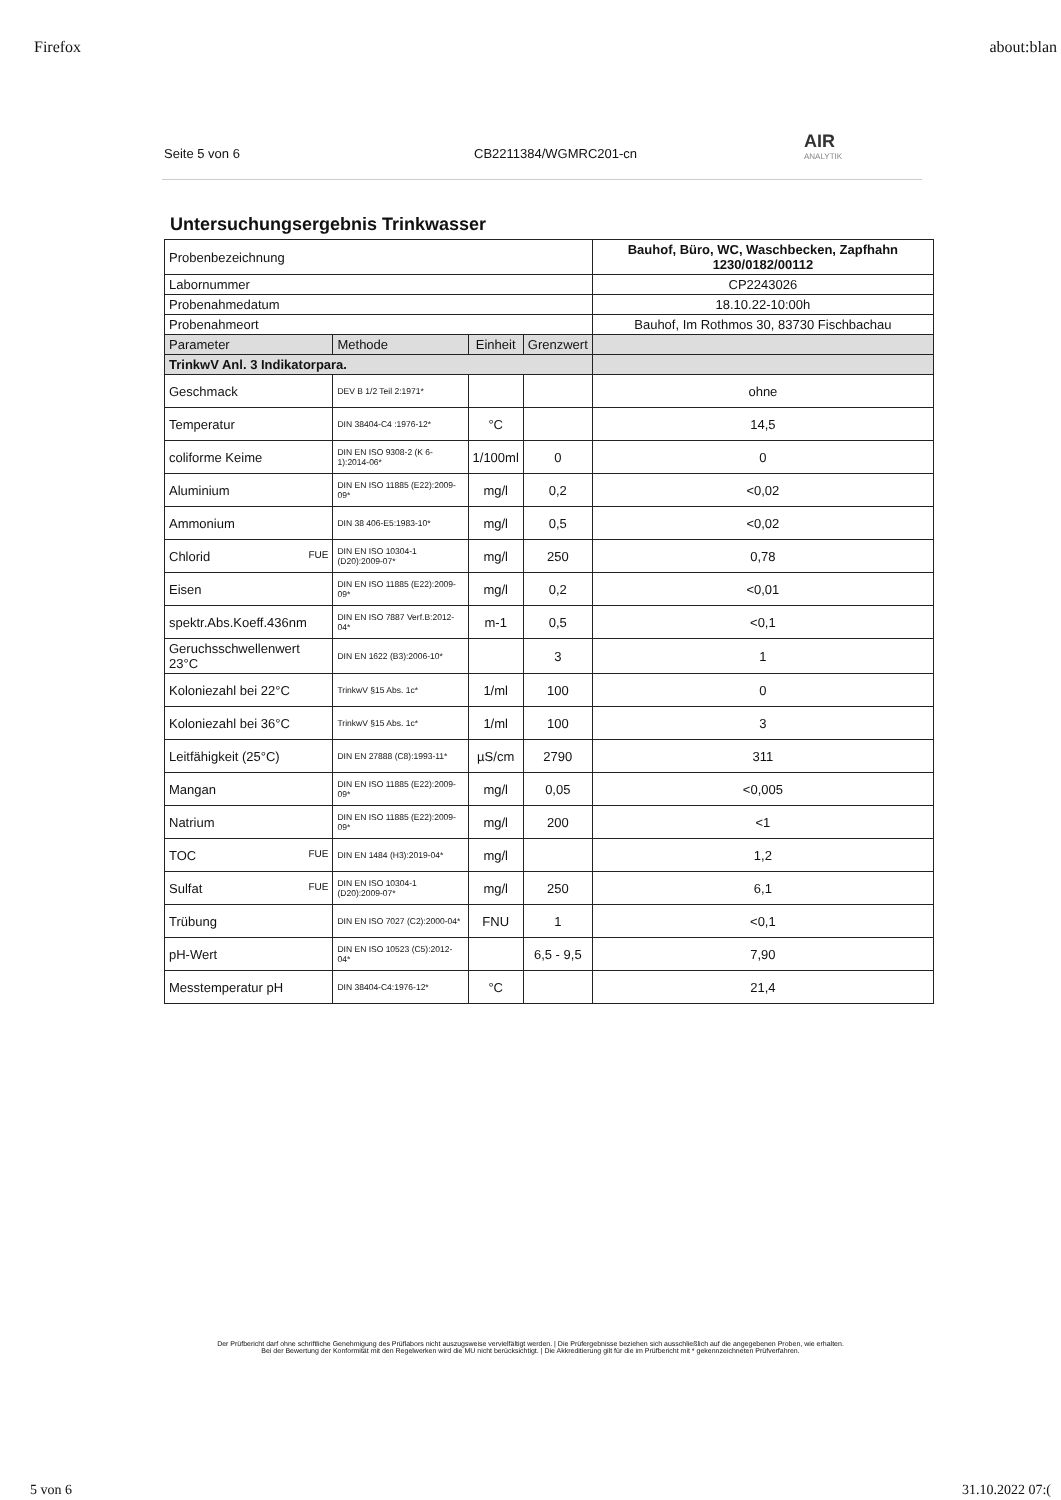Firefox about:blan
Seite 5 von 6 CB2211384/WGMRC201-cn AIR
ANALYTIK
Untersuchungsergebnis Trinkwasser
| Probenbezeichnung | | | | Bauhof, Büro, WC, Waschbecken, Zapfhahn 1230/0182/00112 |
| Labornummer | | | | CP2243026 |
| Probenahmedatum | | | | 18.10.22-10:00h |
| Probenahmeort | | | | Bauhof, Im Rothmos 30, 83730 Fischbachau |
| Parameter | Methode | Einheit | Grenzwert | |
| TrinkwV Anl. 3 Indikatorpara. | | | | |
| Geschmack | DEV B 1/2 Teil 2:1971* | | | ohne |
| Temperatur | DIN 38404-C4 :1976-12* | °C | | 14,5 |
| coliforme Keime | DIN EN ISO 9308-2 (K 6-1):2014-06* | 1/100ml | 0 | 0 |
| Aluminium | DIN EN ISO 11885 (E22):2009-09* | mg/l | 0,2 | <0,02 |
| Ammonium | DIN 38 406-E5:1983-10* | mg/l | 0,5 | <0,02 |
| Chlorid FUE | DIN EN ISO 10304-1 (D20):2009-07* | mg/l | 250 | 0,78 |
| Eisen | DIN EN ISO 11885 (E22):2009-09* | mg/l | 0,2 | <0,01 |
| spektr.Abs.Koeff.436nm | DIN EN ISO 7887 Verf.B:2012-04* | m-1 | 0,5 | <0,1 |
| Geruchsschwellenwert 23°C | DIN EN 1622 (B3):2006-10* | | 3 | 1 |
| Koloniezahl bei 22°C | TrinkwV §15 Abs. 1c* | 1/ml | 100 | 0 |
| Koloniezahl bei 36°C | TrinkwV §15 Abs. 1c* | 1/ml | 100 | 3 |
| Leitfähigkeit (25°C) | DIN EN 27888 (C8):1993-11* | µS/cm | 2790 | 311 |
| Mangan | DIN EN ISO 11885 (E22):2009-09* | mg/l | 0,05 | <0,005 |
| Natrium | DIN EN ISO 11885 (E22):2009-09* | mg/l | 200 | <1 |
| TOC FUE | DIN EN 1484 (H3):2019-04* | mg/l | | 1,2 |
| Sulfat FUE | DIN EN ISO 10304-1 (D20):2009-07* | mg/l | 250 | 6,1 |
| Trübung | DIN EN ISO 7027 (C2):2000-04* | FNU | 1 | <0,1 |
| pH-Wert | DIN EN ISO 10523 (C5):2012-04* | | 6,5 - 9,5 | 7,90 |
| Messtemperatur pH | DIN 38404-C4:1976-12* | °C | | 21,4 |
Der Prüfbericht darf ohne schriftliche Genehmigung des Prüflabors nicht auszugsweise vervielfältigt werden. | Die Prüfergebnisse beziehen sich ausschließlich auf die angegebenen Proben, wie erhalten.
Bei der Bewertung der Konformität mit den Regelwerken wird die MU nicht berücksichtigt. | Die Akkreditierung gilt für die im Prüfbericht mit * gekennzeichneten Prüfverfahren.
5 von 6 31.10.2022 07:(